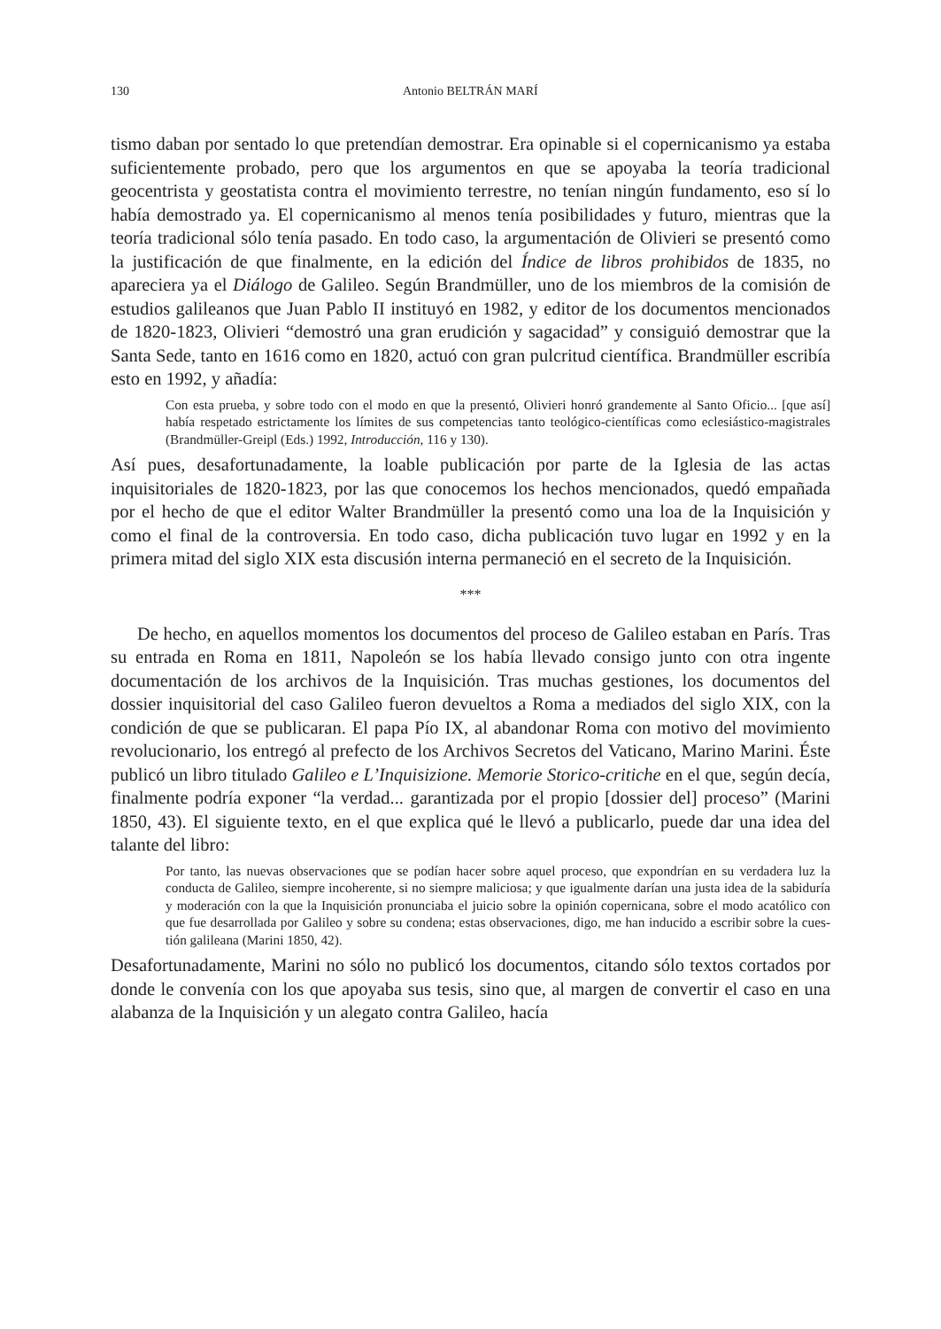130 Antonio BELTRÁN MARÍ
tismo daban por sentado lo que pretendían demostrar. Era opinable si el copernica­nismo ya estaba suficientemente probado, pero que los argumentos en que se apoyaba la teoría tradicional geocentrista y geostatista contra el movimiento terrestre, no tenían ningún fundamento, eso sí lo había demostrado ya. El copernicanismo al menos tenía posibilidades y futuro, mientras que la teoría tradicional sólo tenía pasado. En todo ca­so, la argumentación de Olivieri se presentó como la justificación de que finalmente, en la edición del Índice de libros prohibidos de 1835, no apareciera ya el Diálogo de Galileo. Según Brandmüller, uno de los miembros de la comisión de estudios galileanos que Juan Pablo II instituyó en 1982, y editor de los documentos mencionados de 1820-1823, Olivieri “demostró una gran erudición y sagacidad” y consiguió demostrar que la Santa Sede, tanto en 1616 como en 1820, actuó con gran pulcritud científica. Brandmüller escribía esto en 1992, y añadía:
Con esta prueba, y sobre todo con el modo en que la presentó, Olivieri honró grandemente al Santo Oficio... [que así] había respetado estrictamente los límites de sus competencias tanto teo­lógico-científicas como eclesiástico-magistrales (Brandmüller-Greipl (Eds.) 1992, Introducción, 116 y 130).
Así pues, desafortunadamente, la loable publicación por parte de la Iglesia de las actas inquisitoriales de 1820-1823, por las que conocemos los hechos mencionados, quedó empañada por el hecho de que el editor Walter Brandmüller la presentó como una loa de la Inquisición y como el final de la controversia. En todo caso, dicha publicación tuvo lugar en 1992 y en la primera mitad del siglo XIX esta discusión interna perma­neció en el secreto de la Inquisición.
***
De hecho, en aquellos momentos los documentos del proceso de Galileo estaban en París. Tras su entrada en Roma en 1811, Napoleón se los había llevado consigo junto con otra ingente documentación de los archivos de la Inquisición. Tras muchas gestiones, los documentos del dossier inquisitorial del caso Galileo fueron devueltos a Roma a mediados del siglo XIX, con la condición de que se publicaran. El papa Pío IX, al abandonar Roma con motivo del movimiento revolucionario, los entregó al pre­fecto de los Archivos Secretos del Vaticano, Marino Marini. Éste publicó un libro titu­lado Galileo e L’Inquisizione. Memorie Storico-critiche en el que, según decía, finalmente po­dría exponer “la verdad... garantizada por el propio [dossier del] proceso” (Marini 1850, 43). El siguiente texto, en el que explica qué le llevó a publicarlo, puede dar una idea del talante del libro:
Por tanto, las nuevas observaciones que se podían hacer sobre aquel proceso, que expondrían en su verdadera luz la conducta de Galileo, siempre incoherente, si no siempre maliciosa; y que igualmente darían una justa idea de la sabiduría y moderación con la que la Inquisición pronun­ciaba el juicio sobre la opinión copernicana, sobre el modo acatólico con que fue desarrollada por Galileo y sobre su condena; estas observaciones, digo, me han inducido a escribir sobre la cues­tión galileana (Marini 1850, 42).
Desafortunadamente, Marini no sólo no publicó los documentos, citando sólo textos cortados por donde le convenía con los que apoyaba sus tesis, sino que, al margen de convertir el caso en una alabanza de la Inquisición y un alegato contra Galileo, hacía